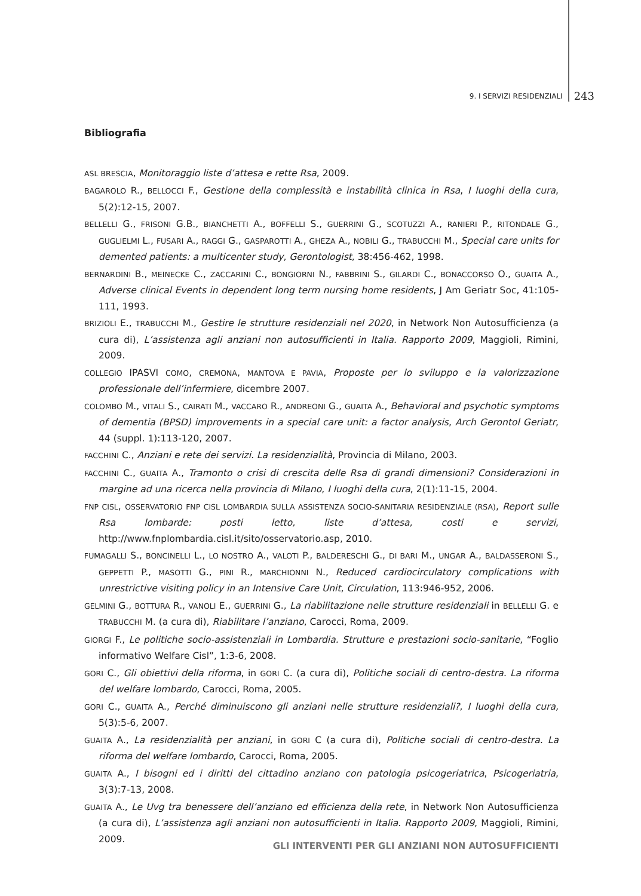9. I SERVIZI RESIDENZIALI 243
Bibliografia
ASL BRESCIA, Monitoraggio liste d’attesa e rette Rsa, 2009.
BAGAROLO R., BELLOCCI F., Gestione della complessità e instabilità clinica in Rsa, I luoghi della cura, 5(2):12-15, 2007.
BELLELLI G., FRISONI G.B., BIANCHETTI A., BOFFELLI S., GUERRINI G., SCOTUZZI A., RANIERI P., RITONDALE G., GUGLIELMI L., FUSARI A., RAGGI G., GASPAROTTI A., GHEZA A., NOBILI G., TRABUCCHI M., Special care units for demented patients: a multicenter study, Gerontologist, 38:456-462, 1998.
BERNARDINI B., MEINECKE C., ZACCARINI C., BONGIORNI N., FABBRINI S., GILARDI C., BONACCORSO O., GUAITA A., Adverse clinical Events in dependent long term nursing home residents, J Am Geriatr Soc, 41:105-111, 1993.
BRIZIOLI E., TRABUCCHI M., Gestire le strutture residenziali nel 2020, in Network Non Autosufficienza (a cura di), L’assistenza agli anziani non autosufficienti in Italia. Rapporto 2009, Maggioli, Rimini, 2009.
COLLEGIO IPASVI COMO, CREMONA, MANTOVA E PAVIA, Proposte per lo sviluppo e la valorizzazione professionale dell’infermiere, dicembre 2007.
COLOMBO M., VITALI S., CAIRATI M., VACCARO R., ANDREONI G., GUAITA A., Behavioral and psychotic symptoms of dementia (BPSD) improvements in a special care unit: a factor analysis, Arch Gerontol Geriatr, 44 (suppl. 1):113-120, 2007.
FACCHINI C., Anziani e rete dei servizi. La residenzialità, Provincia di Milano, 2003.
FACCHINI C., GUAITA A., Tramonto o crisi di crescita delle Rsa di grandi dimensioni? Considerazioni in margine ad una ricerca nella provincia di Milano, I luoghi della cura, 2(1):11-15, 2004.
FNP CISL, OSSERVATORIO FNP CISL LOMBARDIA SULLA ASSISTENZA SOCIO-SANITARIA RESIDENZIALE (RSA), Report sulle Rsa lombarde: posti letto, liste d’attesa, costi e servizi, http://www.fnplombardia.cisl.it/sito/osservatorio.asp, 2010.
FUMAGALLI S., BONCINELLI L., LO NOSTRO A., VALOTI P., BALDERESCHI G., DI BARI M., UNGAR A., BALDASSERONI S., GEPPETTI P., MASOTTI G., PINI R., MARCHIONNI N., Reduced cardiocirculatory complications with unrestrictive visiting policy in an Intensive Care Unit, Circulation, 113:946-952, 2006.
GELMINI G., BOTTURA R., VANOLI E., GUERRINI G., La riabilitazione nelle strutture residenziali in BELLELLI G. e TRABUCCHI M. (a cura di), Riabilitare l’anziano, Carocci, Roma, 2009.
GIORGI F., Le politiche socio-assistenziali in Lombardia. Strutture e prestazioni socio-sanitarie, “Foglio informativo Welfare Cisl”, 1:3-6, 2008.
GORI C., Gli obiettivi della riforma, in GORI C. (a cura di), Politiche sociali di centro-destra. La riforma del welfare lombardo, Carocci, Roma, 2005.
GORI C., GUAITA A., Perché diminuiscono gli anziani nelle strutture residenziali?, I luoghi della cura, 5(3):5-6, 2007.
GUAITA A., La residenzialità per anziani, in GORI C (a cura di), Politiche sociali di centro-destra. La riforma del welfare lombardo, Carocci, Roma, 2005.
GUAITA A., I bisogni ed i diritti del cittadino anziano con patologia psicogeriatrica, Psicogeriatria, 3(3):7-13, 2008.
GUAITA A., Le Uvg tra benessere dell’anziano ed efficienza della rete, in Network Non Autosufficienza (a cura di), L’assistenza agli anziani non autosufficienti in Italia. Rapporto 2009, Maggioli, Rimini, 2009.
GLI INTERVENTI PER GLI ANZIANI NON AUTOSUFFICIENTI